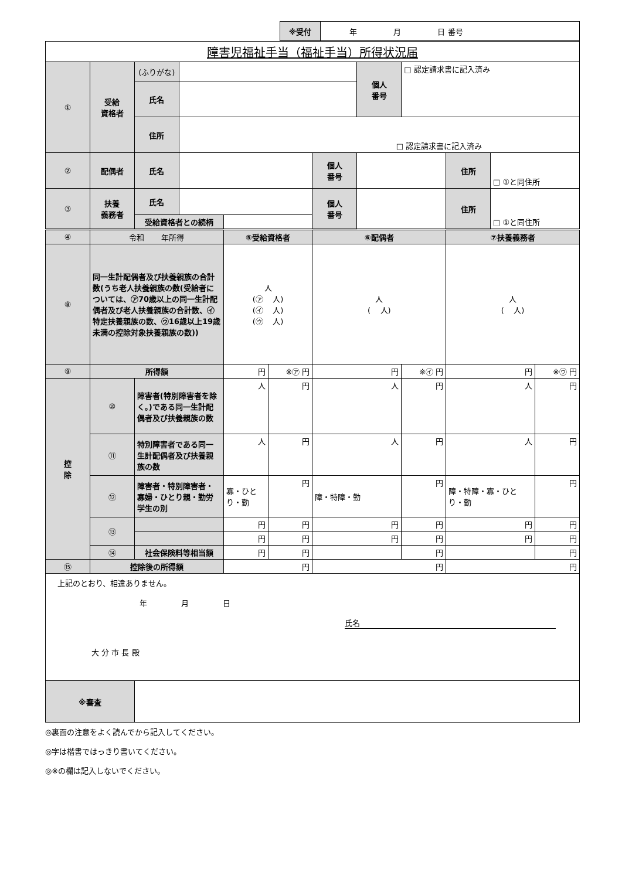| ※受付 | 年 月 日 番号 |
| 障害児福祉手当（福祉手当）所得状況届 | | | | | | | | | | | |
| ① | 受給 資格者 | (ふりがな) | | | | | 個人 番号 | □ 認定請求書に記入済み | | | |
| | | 氏名 | | | | | | | | | |
| | | 住所 | □ 認定請求書に記入済み | | | | | | | | |
| ② | 配偶者 | 氏名 | | | | 個人 番号 | | | 住所 | □ ①と同住所 | |
| ③ | 扶養 義務者 | 氏名 | | | | 個人 番号 | | | 住所 | □ ①と同住所 | |
| | | 受給資格者との続柄 | | | | | | | | | |
| ④ | 令和 年所得 | | | ⑤受給資格者 | | ⑥配偶者 | | | ⑦扶養義務者 | | |
| ⑧ | 同一生計配偶者及び扶養親族の合計数(うち老人扶養親族の数(受給者については、㋐70歳以上の同一生計配偶者及び老人扶養親族の合計数、㋑特定扶養親族の数、㋒16歳以上19歳未満の控除対象扶養親族の数)) | | | 人 (㋐ 人) (㋑ 人) (㋒ 人) | | 人 ( 人) | | | 人 ( 人) | | |
| ⑨ | 所得額 | | | 円 | ※㋐ 円 | 円 | | ※㋑ 円 | 円 | | ※㋒ 円 |
| 控 除 | ⑩ | 障害者(特別障害者を除く。)である同一生計配偶者及び扶養親族の数 | | 人 | 円 | 人 | | 円 | 人 | | 円 |
| | ⑪ | 特別障害者である同一生計配偶者及び扶養親族の数 | | 人 | 円 | 人 | | 円 | 人 | | 円 |
| | ⑫ | 障害者・特別障害者・寡婦・ひとり親・勤労学生の別 | | 寡・ひとり・勤 | 円 | 障・特障・勤 | | 円 | 障・特障・寡・ひとり・勤 | | 円 |
| | ⑬ | | | 円 | 円 | 円 | | 円 | 円 | | 円 |
| | | | | 円 | 円 | 円 | | 円 | 円 | | 円 |
| | ⑭ | 社会保険料等相当額 | | 円 | 円 | | | 円 | | | 円 |
| ⑮ | 控除後の所得額 | | | 円 | | 円 | | | 円 | | |
| 上記のとおり、相違ありません。 年 月 日 氏名 大 分 市 長 殿 | | | | | | | | | | | |
| ※審査 | | | | | | | | | | | |
◎裏面の注意をよく読んでから記入してください。
◎字は楷書ではっきり書いてください。
◎※の欄は記入しないでください。